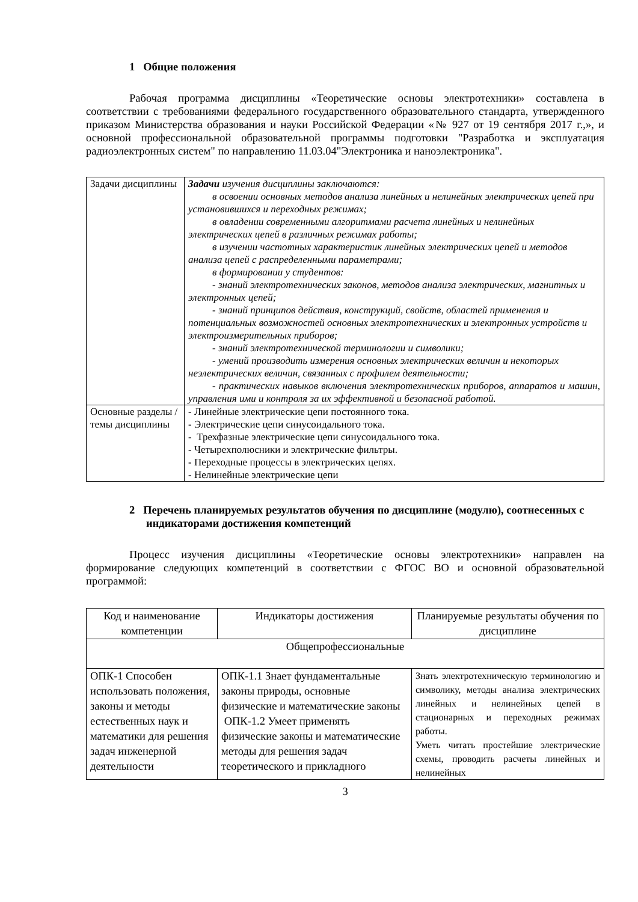1 Общие положения
Рабочая программа дисциплины «Теоретические основы электротехники» составлена в соответствии с требованиями федерального государственного образовательного стандарта, утвержденного приказом Министерства образования и науки Российской Федерации «№ 927 от 19 сентября 2017 г.,», и основной профессиональной образовательной программы подготовки "Разработка и эксплуатация радиоэлектронных систем" по направлению 11.03.04"Электроника и наноэлектроника".
| Задачи дисциплины | Задачи изучения дисциплины заключаются: в освоении основных методов анализа линейных и нелинейных электрических цепей при установившихся и переходных режимах; в овладении современными алгоритмами расчета линейных и нелинейных электрических цепей в различных режимах работы; в изучении частотных характеристик линейных электрических цепей и методов анализа цепей с распределенными параметрами; в формировании у студентов: - знаний электротехнических законов, методов анализа электрических, магнитных и электронных цепей; - знаний принципов действия, конструкций, свойств, областей применения и потенциальных возможностей основных электротехнических и электронных устройств и электроизмерительных приборов; - знаний электротехнической терминологии и символики; - умений производить измерения основных электрических величин и некоторых неэлектрических величин, связанных с профилем деятельности; - практических навыков включения электротехнических приборов, аппаратов и машин, управления ими и контроля за их эффективной и безопасной работой. |
| Основные разделы / темы дисциплины | - Линейные электрические цепи постоянного тока. - Электрические цепи синусоидального тока. - Трехфазные электрические цепи синусоидального тока. - Четырехполюсники и электрические фильтры. - Переходные процессы в электрических цепях. - Нелинейные электрические цепи |
2 Перечень планируемых результатов обучения по дисциплине (модулю), соотнесенных с индикаторами достижения компетенций
Процесс изучения дисциплины «Теоретические основы электротехники» направлен на формирование следующих компетенций в соответствии с ФГОС ВО и основной образовательной программой:
| Код и наименование компетенции | Индикаторы достижения | Планируемые результаты обучения по дисциплине |
| Общепрофессиональные | | |
| ОПК-1 Способен использовать положения, законы и методы естественных наук и математики для решения задач инженерной деятельности | ОПК-1.1 Знает фундаментальные законы природы, основные физические и математические законы ОПК-1.2 Умеет применять физические законы и математические методы для решения задач теоретического и прикладного | Знать электротехническую терминологию и символику, методы анализа электрических линейных и нелинейных цепей в стационарных и переходных режимах работы. Уметь читать простейшие электрические схемы, проводить расчеты линейных и нелинейных |
3